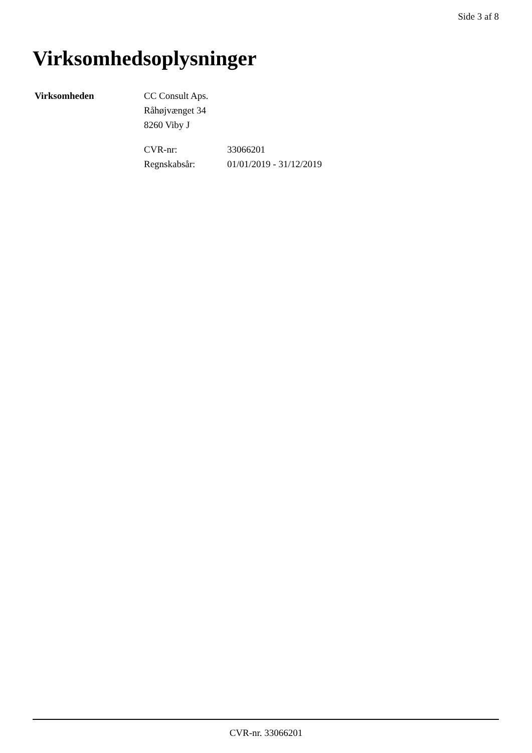Side 3 af 8
Virksomhedsoplysninger
Virksomheden CC Consult Aps.
Råhøjvænget 34
8260 Viby J
| CVR-nr: | 33066201 |
| Regnskabsår: | 01/01/2019 - 31/12/2019 |
CVR-nr. 33066201